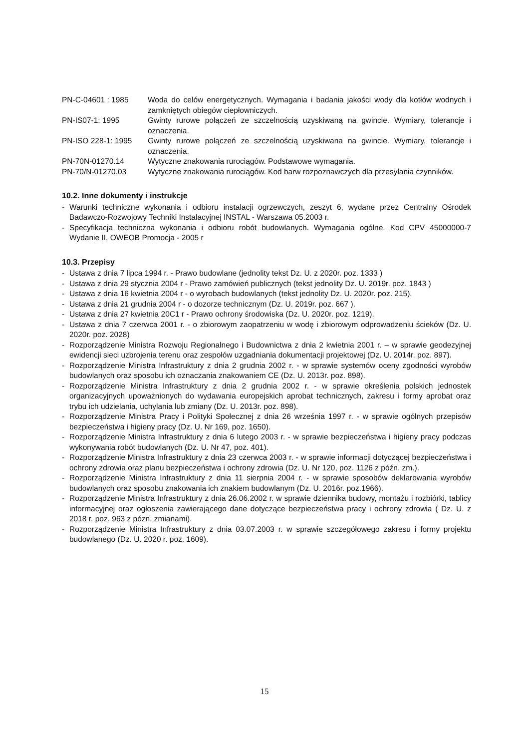PN-C-04601 : 1985 Woda do celów energetycznych. Wymagania i badania jakości wody dla kotłów wodnych i zamkniętych obiegów ciepłowniczych.
PN-IS07-1: 1995 Gwinty rurowe połączeń ze szczelnością uzyskiwaną na gwincie. Wymiary, tolerancje i oznaczenia.
PN-ISO 228-1: 1995 Gwinty rurowe połączeń ze szczelnością uzyskiwana na gwincie. Wymiary, tolerancje i oznaczenia.
PN-70N-01270.14 Wytyczne znakowania rurociągów. Podstawowe wymagania.
PN-70/N-01270.03 Wytyczne znakowania rurociągów. Kod barw rozpoznawczych dla przesyłania czynników.
10.2. Inne dokumenty i instrukcje
- Warunki techniczne wykonania i odbioru instalacji ogrzewczych, zeszyt 6, wydane przez Centralny Ośrodek Badawczo-Rozwojowy Techniki Instalacyjnej INSTAL - Warszawa 05.2003 r.
- Specyfikacja techniczna wykonania i odbioru robót budowlanych. Wymagania ogólne. Kod CPV 45000000-7 Wydanie II, OWEOB Promocja - 2005 r
10.3. Przepisy
- Ustawa z dnia 7 lipca 1994 r. - Prawo budowlane (jednolity tekst Dz. U. z 2020r. poz. 1333 )
- Ustawa z dnia 29 stycznia 2004 r - Prawo zamówień publicznych (tekst jednolity Dz. U. 2019r. poz. 1843 )
- Ustawa z dnia 16 kwietnia 2004 r - o wyrobach budowlanych (tekst jednolity Dz. U. 2020r. poz. 215).
- Ustawa z dnia 21 grudnia 2004 r - o dozorze technicznym (Dz. U. 2019r. poz. 667 ).
- Ustawa z dnia 27 kwietnia 20C1 r - Prawo ochrony środowiska (Dz. U. 2020r. poz. 1219).
- Ustawa z dnia 7 czerwca 2001 r. - o zbiorowym zaopatrzeniu w wodę i zbiorowym odprowadzeniu ścieków (Dz. U. 2020r. poz. 2028)
- Rozporządzenie Ministra Rozwoju Regionalnego i Budownictwa z dnia 2 kwietnia 2001 r. – w sprawie geodezyjnej ewidencji sieci uzbrojenia terenu oraz zespołów uzgadniania dokumentacji projektowej (Dz. U. 2014r. poz. 897).
- Rozporządzenie Ministra Infrastruktury z dnia 2 grudnia 2002 r. - w sprawie systemów oceny zgodności wyrobów budowlanych oraz sposobu ich oznaczania znakowaniem CE (Dz. U. 2013r. poz. 898).
- Rozporządzenie Ministra Infrastruktury z dnia 2 grudnia 2002 r. - w sprawie określenia polskich jednostek organizacyjnych upoważnionych do wydawania europejskich aprobat technicznych, zakresu i formy aprobat oraz trybu ich udzielania, uchylania lub zmiany (Dz. U. 2013r. poz. 898).
- Rozporządzenie Ministra Pracy i Polityki Społecznej z dnia 26 września 1997 r. - w sprawie ogólnych przepisów bezpieczeństwa i higieny pracy (Dz. U. Nr 169, poz. 1650).
- Rozporządzenie Ministra Infrastruktury z dnia 6 lutego 2003 r. - w sprawie bezpieczeństwa i higieny pracy podczas wykonywania robót budowlanych (Dz. U. Nr 47, poz. 401).
- Rozporządzenie Ministra Infrastruktury z dnia 23 czerwca 2003 r. - w sprawie informacji dotyczącej bezpieczeństwa i ochrony zdrowia oraz planu bezpieczeństwa i ochrony zdrowia (Dz. U. Nr 120, poz. 1126 z późn. zm.).
- Rozporządzenie Ministra Infrastruktury z dnia 11 sierpnia 2004 r. - w sprawie sposobów deklarowania wyrobów budowlanych oraz sposobu znakowania ich znakiem budowlanym (Dz. U. 2016r. poz.1966).
- Rozporządzenie Ministra Infrastruktury z dnia 26.06.2002 r. w sprawie dziennika budowy, montażu i rozbiórki, tablicy informacyjnej oraz ogłoszenia zawierającego dane dotyczące bezpieczeństwa pracy i ochrony zdrowia ( Dz. U. z 2018 r. poz. 963 z pózn. zmianami).
- Rozporządzenie Ministra Infrastruktury z dnia 03.07.2003 r. w sprawie szczegółowego zakresu i formy projektu budowlanego (Dz. U. 2020 r. poz. 1609).
15